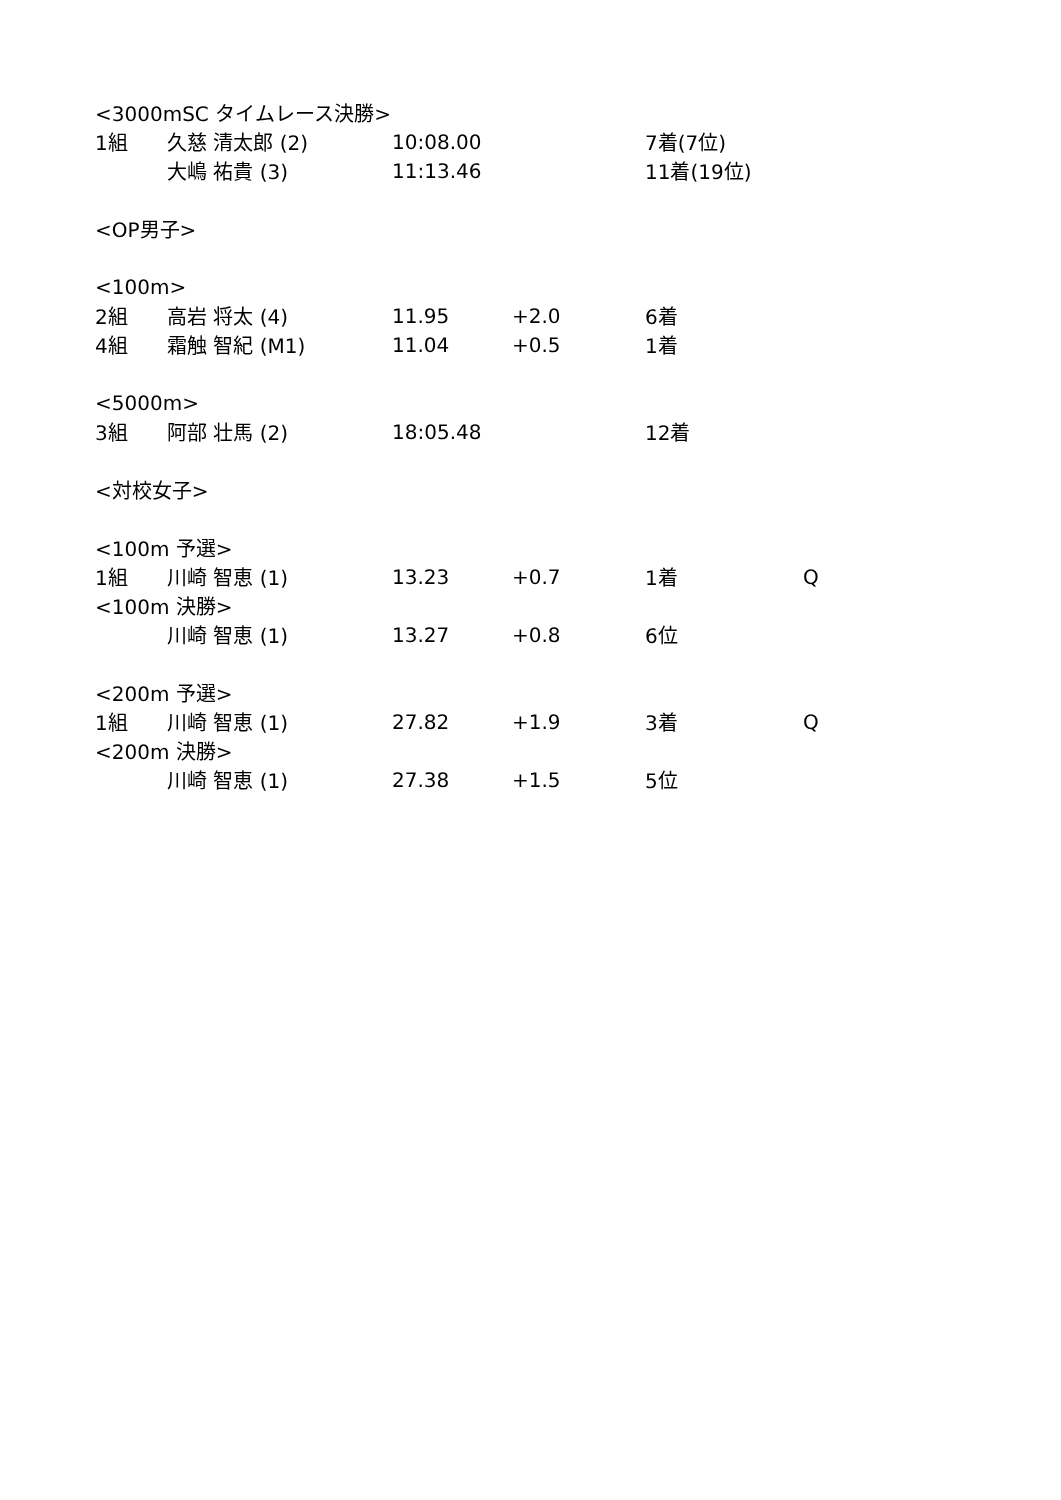| <3000mSC タイムレース決勝> | | | | | |
| 1組 | 久慈 清太郎 (2) | 10:08.00 | | 7着(7位) | |
| | 大嶋 祐貴 (3) | 11:13.46 | | 11着(19位) | |
| <OP男子> | | | | | |
| <100m> | | | | | |
| 2組 | 高岩 将太 (4) | 11.95 | +2.0 | 6着 | |
| 4組 | 霜触 智紀 (M1) | 11.04 | +0.5 | 1着 | |
| <5000m> | | | | | |
| 3組 | 阿部 壮馬 (2) | 18:05.48 | | 12着 | |
| <対校女子> | | | | | |
| <100m 予選> | | | | | |
| 1組 | 川崎 智恵 (1) | 13.23 | +0.7 | 1着 | Q |
| <100m 決勝> | | | | | |
| | 川崎 智恵 (1) | 13.27 | +0.8 | 6位 | |
| <200m 予選> | | | | | |
| 1組 | 川崎 智恵 (1) | 27.82 | +1.9 | 3着 | Q |
| <200m 決勝> | | | | | |
| | 川崎 智恵 (1) | 27.38 | +1.5 | 5位 | |